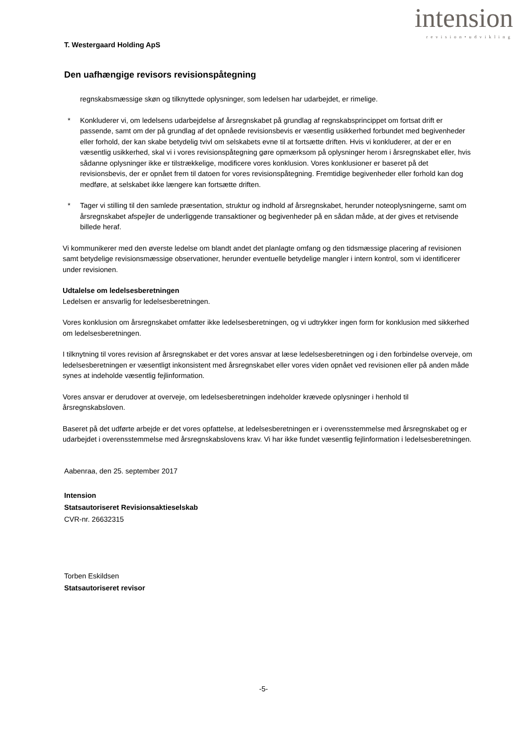intension
revision•udvikling
T. Westergaard Holding ApS
Den uafhængige revisors revisionspåtegning
regnskabsmæssige skøn og tilknyttede oplysninger, som ledelsen har udarbejdet, er rimelige.
* Konkluderer vi, om ledelsens udarbejdelse af årsregnskabet på grundlag af regnskabsprincippet om fortsat drift er passende, samt om der på grundlag af det opnåede revisionsbevis er væsentlig usikkerhed forbundet med begivenheder eller forhold, der kan skabe betydelig tvivl om selskabets evne til at fortsætte driften. Hvis vi konkluderer, at der er en væsentlig usikkerhed, skal vi i vores revisionspåtegning gøre opmærksom på oplysninger herom i årsregnskabet eller, hvis sådanne oplysninger ikke er tilstrækkelige, modificere vores konklusion. Vores konklusioner er baseret på det revisionsbevis, der er opnået frem til datoen for vores revisionspåtegning. Fremtidige begivenheder eller forhold kan dog medføre, at selskabet ikke længere kan fortsætte driften.
* Tager vi stilling til den samlede præsentation, struktur og indhold af årsregnskabet, herunder noteoplysningerne, samt om årsregnskabet afspejler de underliggende transaktioner og begivenheder på en sådan måde, at der gives et retvisende billede heraf.
Vi kommunikerer med den øverste ledelse om blandt andet det planlagte omfang og den tidsmæssige placering af revisionen samt betydelige revisionsmæssige observationer, herunder eventuelle betydelige mangler i intern kontrol, som vi identificerer under revisionen.
Udtalelse om ledelsesberetningen
Ledelsen er ansvarlig for ledelsesberetningen.
Vores konklusion om årsregnskabet omfatter ikke ledelsesberetningen, og vi udtrykker ingen form for konklusion med sikkerhed om ledelsesberetningen.
I tilknytning til vores revision af årsregnskabet er det vores ansvar at læse ledelsesberetningen og i den forbindelse overveje, om ledelsesberetningen er væsentligt inkonsistent med årsregnskabet eller vores viden opnået ved revisionen eller på anden måde synes at indeholde væsentlig fejlinformation.
Vores ansvar er derudover at overveje, om ledelsesberetningen indeholder krævede oplysninger i henhold til årsregnskabsloven.
Baseret på det udførte arbejde er det vores opfattelse, at ledelsesberetningen er i overensstemmelse med årsregnskabet og er udarbejdet i overensstemmelse med årsregnskabslovens krav. Vi har ikke fundet væsentlig fejlinformation i ledelsesberetningen.
Aabenraa, den 25. september 2017
Intension
Statsautoriseret Revisionsaktieselskab
CVR-nr. 26632315
Torben Eskildsen
Statsautoriseret revisor
-5-